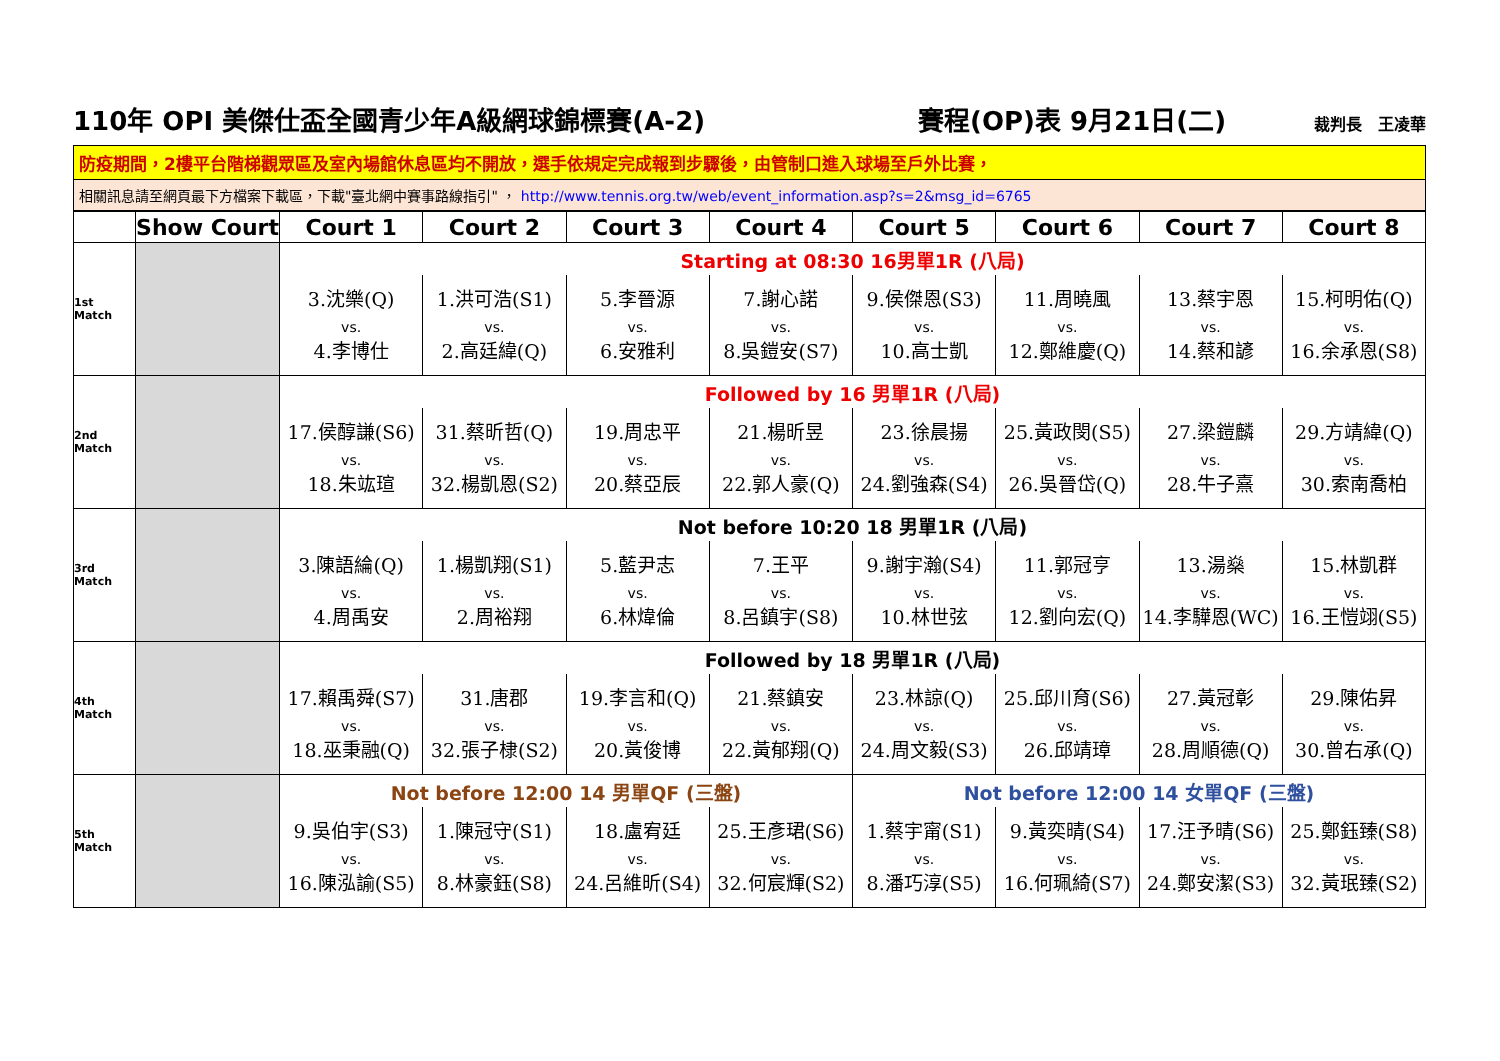110年 OPI 美傑仕盃全國青少年A級網球錦標賽(A-2) 賽程(OP)表 9月21日(二) 裁判長　王凌華
防疫期間，2樓平台階梯觀眾區及室內場館休息區均不開放，選手依規定完成報到步驟後，由管制口進入球場至戶外比賽，
相關訊息請至網頁最下方檔案下載區，下載"臺北網中賽事路線指引" ， http://www.tennis.org.tw/web/event_information.asp?s=2&msg_id=6765
| | Show Court | Court 1 | Court 2 | Court 3 | Court 4 | Court 5 | Court 6 | Court 7 | Court 8 |
| --- | --- | --- | --- | --- | --- | --- | --- | --- | --- |
| 1st Match | | Starting at 08:30 16男單1R (八局) | | | | | | | |
| | | 3.沈樂(Q) vs. 4.李博仕 | 1.洪可浩(S1) vs. 2.高廷緯(Q) | 5.李晉源 vs. 6.安雅利 | 7.謝心諾 vs. 8.吳鎧安(S7) | 9.侯傑恩(S3) vs. 10.高士凱 | 11.周曉風 vs. 12.鄭維慶(Q) | 13.蔡宇恩 vs. 14.蔡和諺 | 15.柯明佑(Q) vs. 16.余承恩(S8) |
| 2nd Match | | Followed by 16 男單1R (八局) | | | | | | | |
| | | 17.侯醇謙(S6) vs. 18.朱竑瑄 | 31.蔡昕哲(Q) vs. 32.楊凱恩(S2) | 19.周忠平 vs. 20.蔡亞辰 | 21.楊昕昱 vs. 22.郭人豪(Q) | 23.徐晨揚 vs. 24.劉強森(S4) | 25.黃政閔(S5) vs. 26.吳晉岱(Q) | 27.梁鎧麟 vs. 28.牛子熹 | 29.方靖緯(Q) vs. 30.索南喬柏 |
| 3rd Match | | Not before 10:20 18 男單1R (八局) | | | | | | | |
| | | 3.陳語綸(Q) vs. 4.周禹安 | 1.楊凱翔(S1) vs. 2.周裕翔 | 5.藍尹志 vs. 6.林煒倫 | 7.王平 vs. 8.呂鎮宇(S8) | 9.謝宇瀚(S4) vs. 10.林世弦 | 11.郭冠亨 vs. 12.劉向宏(Q) | 13.湯燊 vs. 14.李驊恩(WC) | 15.林凱群 vs. 16.王愷翊(S5) |
| 4th Match | | Followed by 18 男單1R (八局) | | | | | | | |
| | | 17.賴禹舜(S7) vs. 18.巫秉融(Q) | 31.唐郡 vs. 32.張子棣(S2) | 19.李言和(Q) vs. 20.黃俊博 | 21.蔡鎮安 vs. 22.黃郁翔(Q) | 23.林諒(Q) vs. 24.周文毅(S3) | 25.邱川育(S6) vs. 26.邱靖璋 | 27.黃冠彰 vs. 28.周順德(Q) | 29.陳佑昇 vs. 30.曾右承(Q) |
| 5th Match | | Not before 12:00 14 男單QF (三盤) | | | | Not before 12:00 14 女單QF (三盤) | | | |
| | | 9.吳伯宇(S3) vs. 16.陳泓諭(S5) | 1.陳冠守(S1) vs. 8.林豪鈺(S8) | 18.盧宥廷 vs. 24.呂維昕(S4) | 25.王彥珺(S6) vs. 32.何宸輝(S2) | 1.蔡宇甯(S1) vs. 8.潘巧淳(S5) | 9.黃奕晴(S4) vs. 16.何珮綺(S7) | 17.汪予晴(S6) vs. 24.鄭安潔(S3) | 25.鄭鈺臻(S8) vs. 32.黃珉臻(S2) |